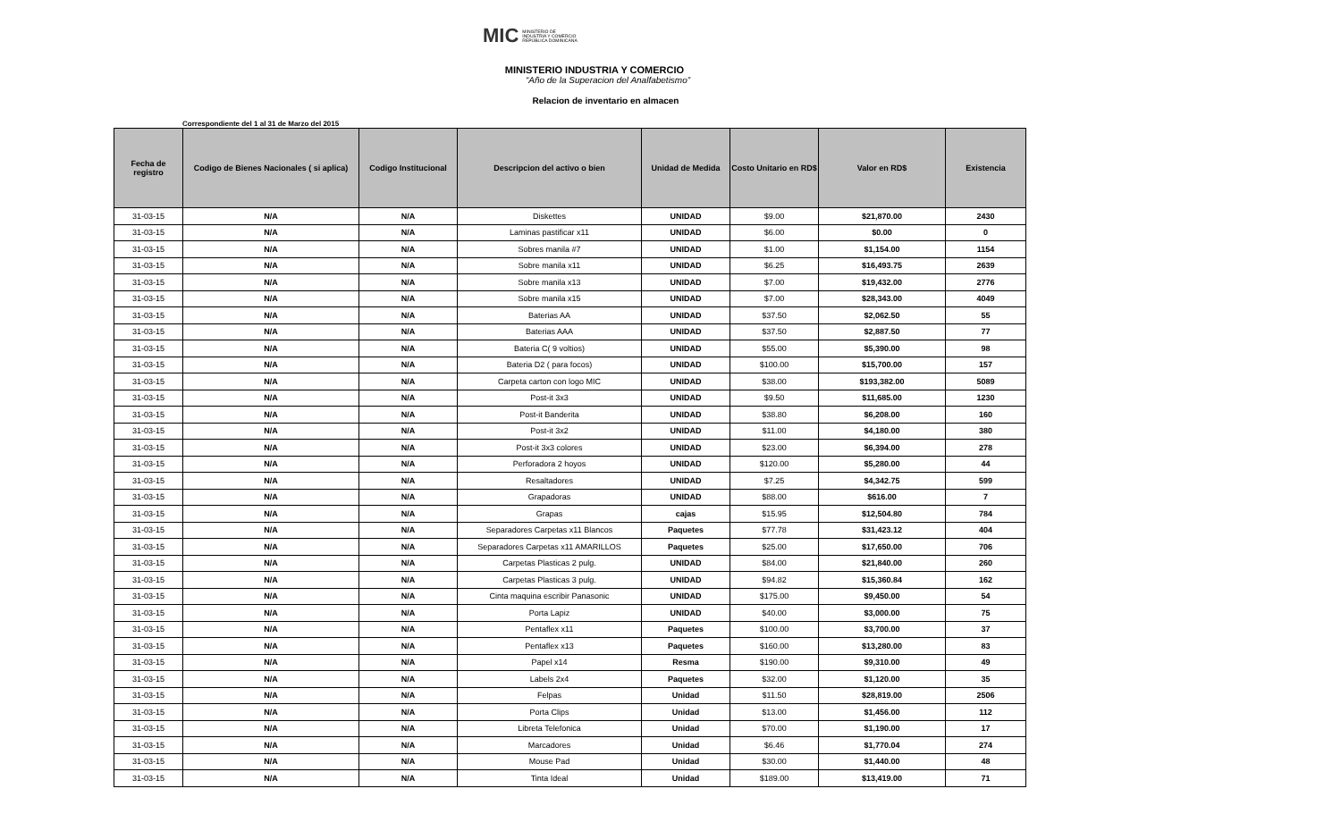MIC
MINISTERIO DE
INDUSTRIA Y COMERCIO
REPÚBLICA DOMINICANA
MINISTERIO INDUSTRIA Y COMERCIO
“Año de la Superacion del Analfabetismo”
Relacion de inventario en almacen
Correspondiente del 1 al 31 de Marzo del 2015
| Fecha de registro | Codigo de Bienes Nacionales ( si aplica) | Codigo Institucional | Descripcion del activo o bien | Unidad de Medida | Costo Unitario en RD$ | Valor en RD$ | Existencia |
| --- | --- | --- | --- | --- | --- | --- | --- |
| 31-03-15 | N/A | N/A | Diskettes | UNIDAD | $9.00 | $21,870.00 | 2430 |
| 31-03-15 | N/A | N/A | Laminas pastificar x11 | UNIDAD | $6.00 | $0.00 | 0 |
| 31-03-15 | N/A | N/A | Sobres manila #7 | UNIDAD | $1.00 | $1,154.00 | 1154 |
| 31-03-15 | N/A | N/A | Sobre manila x11 | UNIDAD | $6.25 | $16,493.75 | 2639 |
| 31-03-15 | N/A | N/A | Sobre manila x13 | UNIDAD | $7.00 | $19,432.00 | 2776 |
| 31-03-15 | N/A | N/A | Sobre manila x15 | UNIDAD | $7.00 | $28,343.00 | 4049 |
| 31-03-15 | N/A | N/A | Baterias AA | UNIDAD | $37.50 | $2,062.50 | 55 |
| 31-03-15 | N/A | N/A | Baterias AAA | UNIDAD | $37.50 | $2,887.50 | 77 |
| 31-03-15 | N/A | N/A | Bateria C( 9 voltios) | UNIDAD | $55.00 | $5,390.00 | 98 |
| 31-03-15 | N/A | N/A | Bateria D2 ( para focos) | UNIDAD | $100.00 | $15,700.00 | 157 |
| 31-03-15 | N/A | N/A | Carpeta carton con logo MIC | UNIDAD | $38.00 | $193,382.00 | 5089 |
| 31-03-15 | N/A | N/A | Post-it 3x3 | UNIDAD | $9.50 | $11,685.00 | 1230 |
| 31-03-15 | N/A | N/A | Post-it Banderita | UNIDAD | $38.80 | $6,208.00 | 160 |
| 31-03-15 | N/A | N/A | Post-it 3x2 | UNIDAD | $11.00 | $4,180.00 | 380 |
| 31-03-15 | N/A | N/A | Post-it 3x3 colores | UNIDAD | $23.00 | $6,394.00 | 278 |
| 31-03-15 | N/A | N/A | Perforadora 2 hoyos | UNIDAD | $120.00 | $5,280.00 | 44 |
| 31-03-15 | N/A | N/A | Resaltadores | UNIDAD | $7.25 | $4,342.75 | 599 |
| 31-03-15 | N/A | N/A | Grapadoras | UNIDAD | $88.00 | $616.00 | 7 |
| 31-03-15 | N/A | N/A | Grapas | cajas | $15.95 | $12,504.80 | 784 |
| 31-03-15 | N/A | N/A | Separadores Carpetas x11 Blancos | Paquetes | $77.78 | $31,423.12 | 404 |
| 31-03-15 | N/A | N/A | Separadores Carpetas x11 AMARILLOS | Paquetes | $25.00 | $17,650.00 | 706 |
| 31-03-15 | N/A | N/A | Carpetas Plasticas 2 pulg. | UNIDAD | $84.00 | $21,840.00 | 260 |
| 31-03-15 | N/A | N/A | Carpetas Plasticas 3 pulg. | UNIDAD | $94.82 | $15,360.84 | 162 |
| 31-03-15 | N/A | N/A | Cinta maquina escribir Panasonic | UNIDAD | $175.00 | $9,450.00 | 54 |
| 31-03-15 | N/A | N/A | Porta Lapiz | UNIDAD | $40.00 | $3,000.00 | 75 |
| 31-03-15 | N/A | N/A | Pentaflex x11 | Paquetes | $100.00 | $3,700.00 | 37 |
| 31-03-15 | N/A | N/A | Pentaflex x13 | Paquetes | $160.00 | $13,280.00 | 83 |
| 31-03-15 | N/A | N/A | Papel x14 | Resma | $190.00 | $9,310.00 | 49 |
| 31-03-15 | N/A | N/A | Labels 2x4 | Paquetes | $32.00 | $1,120.00 | 35 |
| 31-03-15 | N/A | N/A | Felpas | Unidad | $11.50 | $28,819.00 | 2506 |
| 31-03-15 | N/A | N/A | Porta Clips | Unidad | $13.00 | $1,456.00 | 112 |
| 31-03-15 | N/A | N/A | Libreta Telefonica | Unidad | $70.00 | $1,190.00 | 17 |
| 31-03-15 | N/A | N/A | Marcadores | Unidad | $6.46 | $1,770.04 | 274 |
| 31-03-15 | N/A | N/A | Mouse Pad | Unidad | $30.00 | $1,440.00 | 48 |
| 31-03-15 | N/A | N/A | Tinta Ideal | Unidad | $189.00 | $13,419.00 | 71 |